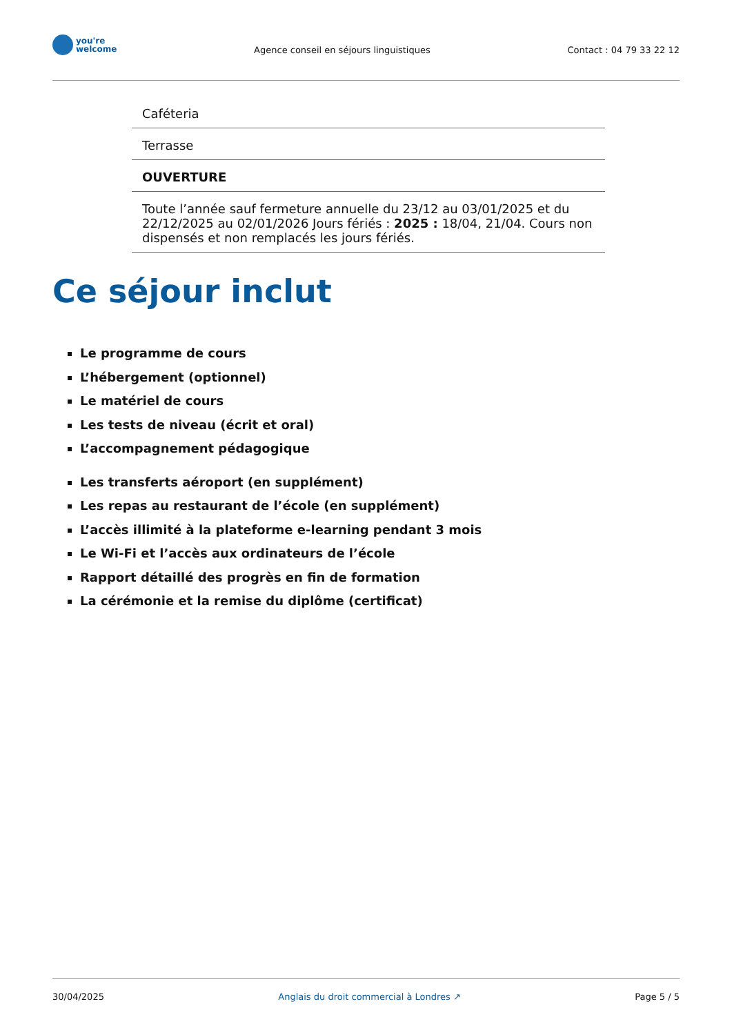you're
welcome
Agence conseil en séjours linguistiques
Contact : 04 79 33 22 12
| Caféteria |
| Terrasse |
| OUVERTURE |
| Toute l’année sauf fermeture annuelle du 23/12 au 03/01/2025 et du 22/12/2025 au 02/01/2026 Jours fériés : 2025 : 18/04, 21/04. Cours non dispensés et non remplacés les jours fériés. |
Ce séjour inclut
Le programme de cours
L’hébergement (optionnel)
Le matériel de cours
Les tests de niveau (écrit et oral)
L’accompagnement pédagogique
Les transferts aéroport (en supplément)
Les repas au restaurant de l’école (en supplément)
L’accès illimité à la plateforme e-learning pendant 3 mois
Le Wi-Fi et l’accès aux ordinateurs de l’école
Rapport détaillé des progrès en fin de formation
La cérémonie et la remise du diplôme (certificat)
30/04/2025 Anglais du droit commercial à Londres ↗ Page 5 / 5